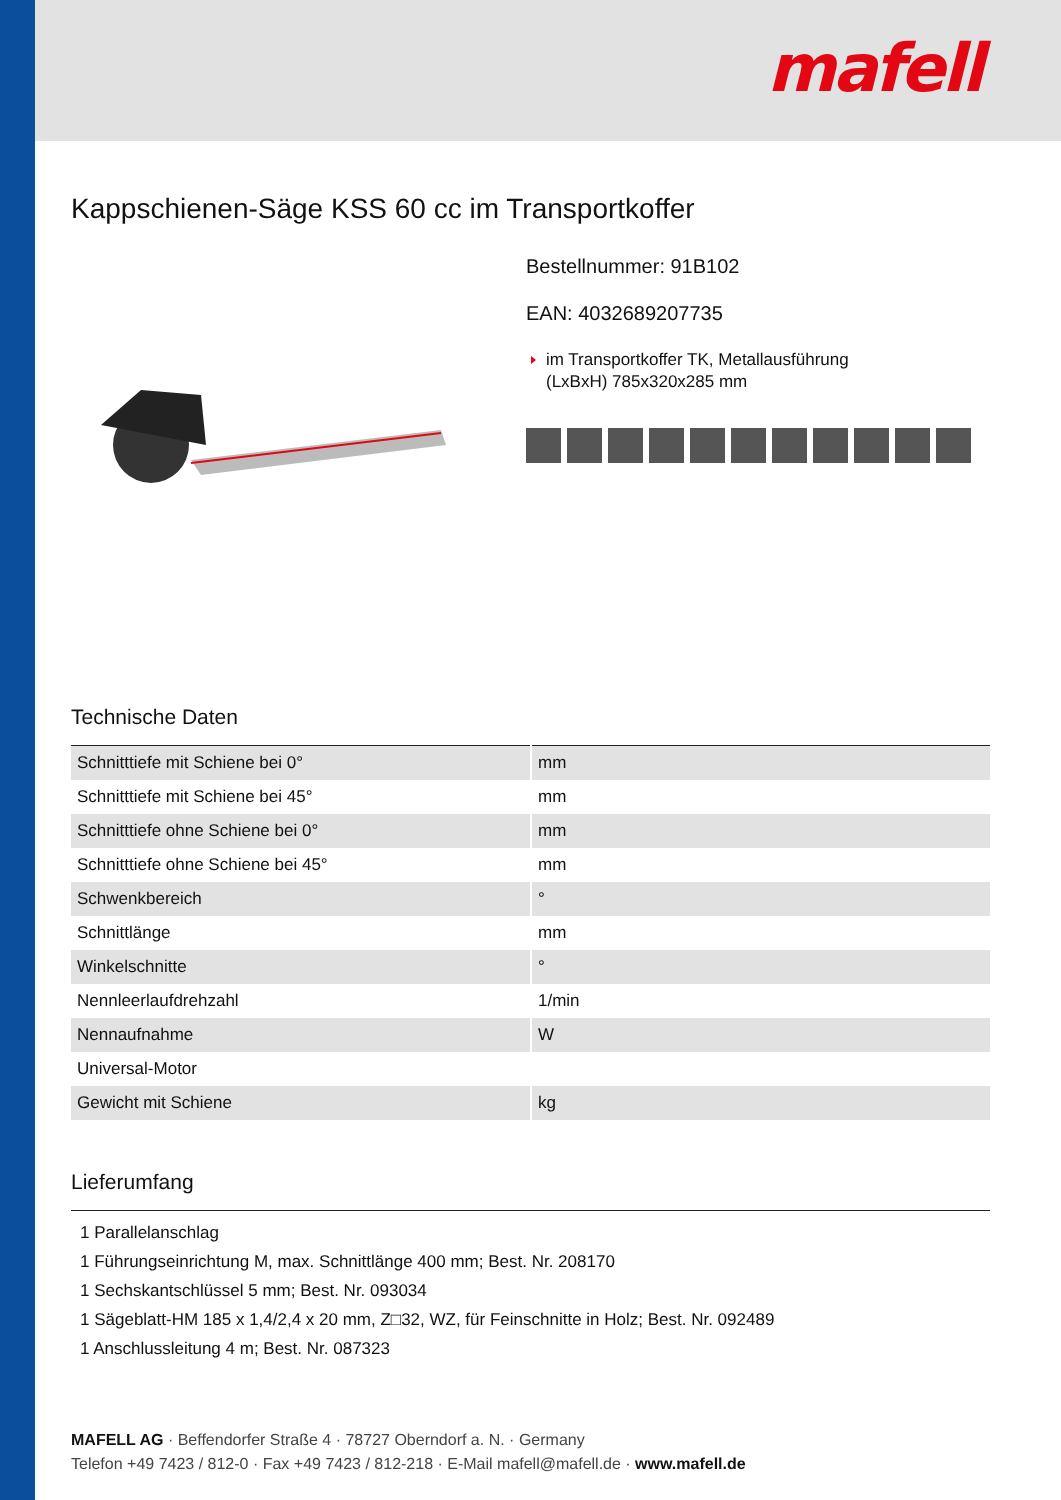mafell
Kappschienen-Säge KSS 60 cc im Transportkoffer
Bestellnummer: 91B102
EAN: 4032689207735
im Transportkoffer TK, Metallausführung
(LxBxH) 785x320x285 mm
Technische Daten
| Schnitttiefe mit Schiene bei 0° | mm |
| Schnitttiefe mit Schiene bei 45° | mm |
| Schnitttiefe ohne Schiene bei 0° | mm |
| Schnitttiefe ohne Schiene bei 45° | mm |
| Schwenkbereich | ° |
| Schnittlänge | mm |
| Winkelschnitte | ° |
| Nennleerlaufdrehzahl | 1/min |
| Nennaufnahme | W |
| Universal-Motor | |
| Gewicht mit Schiene | kg |
Lieferumfang
1 Parallelanschlag
1 Führungseinrichtung M, max. Schnittlänge 400 mm; Best. Nr. 208170
1 Sechskantschlüssel 5 mm; Best. Nr. 093034
1 Sägeblatt-HM 185 x 1,4/2,4 x 20 mm, Z□32, WZ, für Feinschnitte in Holz; Best. Nr. 092489
1 Anschlussleitung 4 m; Best. Nr. 087323
MAFELL AG · Beffendorfer Straße 4 · 78727 Oberndorf a. N. · Germany
Telefon +49 7423 / 812-0 · Fax +49 7423 / 812-218 · E-Mail mafell@mafell.de · www.mafell.de